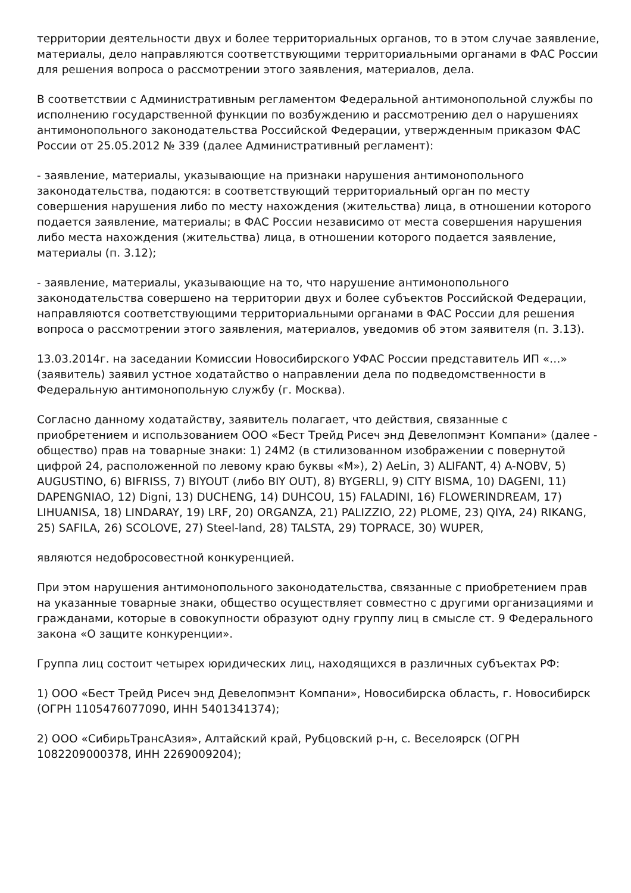территории деятельности двух и более территориальных органов, то в этом случае заявление, материалы, дело направляются соответствующими территориальными органами в ФАС России для решения вопроса о рассмотрении этого заявления, материалов, дела.
В соответствии с Административным регламентом Федеральной антимонопольной службы по исполнению государственной функции по возбуждению и рассмотрению дел о нарушениях антимонопольного законодательства Российской Федерации, утвержденным приказом ФАС России от 25.05.2012 № 339 (далее Административный регламент):
- заявление, материалы, указывающие на признаки нарушения антимонопольного законодательства, подаются: в соответствующий территориальный орган по месту совершения нарушения либо по месту нахождения (жительства) лица, в отношении которого подается заявление, материалы; в ФАС России независимо от места совершения нарушения либо места нахождения (жительства) лица, в отношении которого подается заявление, материалы (п. 3.12);
- заявление, материалы, указывающие на то, что нарушение антимонопольного законодательства совершено на территории двух и более субъектов Российской Федерации, направляются соответствующими территориальными органами в ФАС России для решения вопроса о рассмотрении этого заявления, материалов, уведомив об этом заявителя (п. 3.13).
13.03.2014г. на заседании Комиссии Новосибирского УФАС России представитель ИП «…» (заявитель) заявил устное ходатайство о направлении дела по подведомственности в Федеральную антимонопольную службу (г. Москва).
Согласно данному ходатайству, заявитель полагает, что действия, связанные с приобретением и использованием ООО «Бест Трейд Рисеч энд Девелопмэнт Компани» (далее - общество) прав на товарные знаки: 1) 24М2 (в стилизованном изображении с повернутой цифрой 24, расположенной по левому краю буквы «М»), 2) AeLin, 3) ALIFANT, 4) A-NOBV, 5) AUGUSTINO, 6) BIFRISS, 7) BIYOUT (либо BIY OUT), 8) BYGERLI, 9) CITY BISMA, 10) DAGENI, 11) DAPENGNIAO, 12) Digni, 13) DUCHENG, 14) DUHCOU, 15) FALADINI, 16) FLOWERINDREAM, 17) LIHUANISA, 18) LINDARAY, 19) LRF, 20) ORGANZA, 21) PALIZZIO, 22) PLOME, 23) QIYA, 24) RIKANG, 25) SAFILA, 26) SCOLOVE, 27) Steel-land, 28) TALSTA, 29) TOPRACE, 30) WUPER,
являются недобросовестной конкуренцией.
При этом нарушения антимонопольного законодательства, связанные с приобретением прав на указанные товарные знаки, общество осуществляет совместно с другими организациями и гражданами, которые в совокупности образуют одну группу лиц в смысле ст. 9 Федерального закона «О защите конкуренции».
Группа лиц состоит четырех юридических лиц, находящихся в различных субъектах РФ:
1) ООО «Бест Трейд Рисеч энд Девелопмэнт Компани», Новосибирска область, г. Новосибирск (ОГРН 1105476077090, ИНН 5401341374);
2) ООО «СибирьТрансАзия», Алтайский край, Рубцовский р-н, с. Веселоярск (ОГРН 1082209000378, ИНН 2269009204);